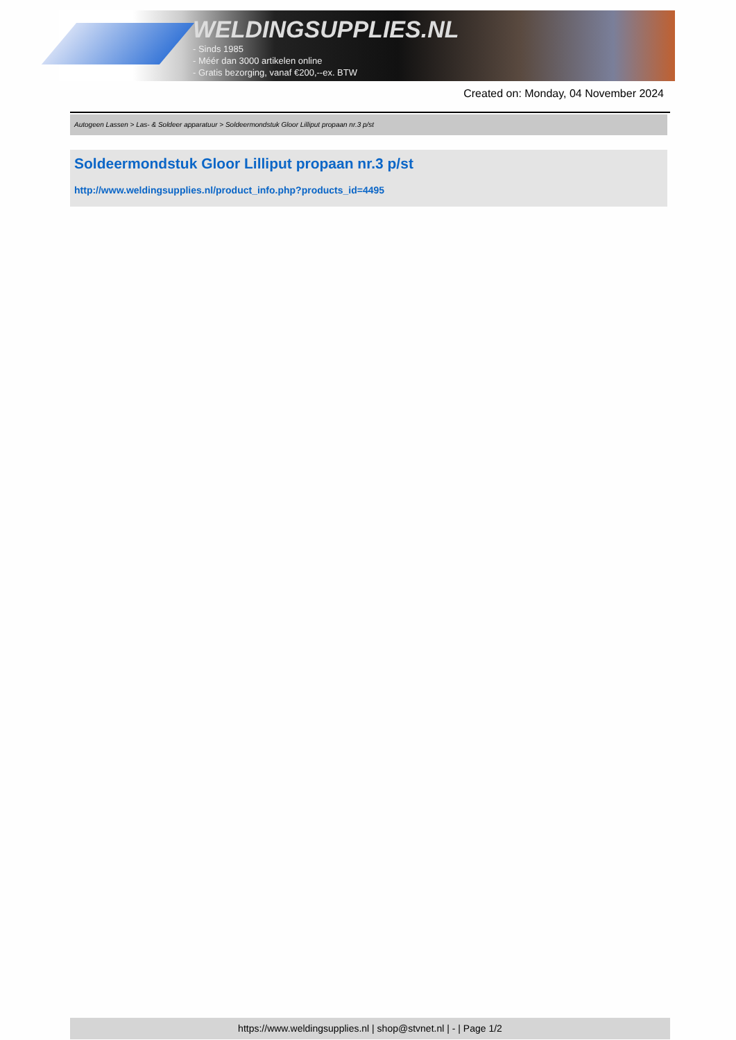WELDINGSUPPLIES.NL
- Sinds 1985
- Méér dan 3000 artikelen online
- Gratis bezorging, vanaf €200,--ex. BTW
Created on: Monday, 04 November 2024
Autogeen Lassen > Las- & Soldeer apparatuur > Soldeermondstuk Gloor Lilliput propaan nr.3 p/st
Soldeermondstuk Gloor Lilliput propaan nr.3 p/st
http://www.weldingsupplies.nl/product_info.php?products_id=4495
https://www.weldingsupplies.nl | shop@stvnet.nl | - | Page 1/2